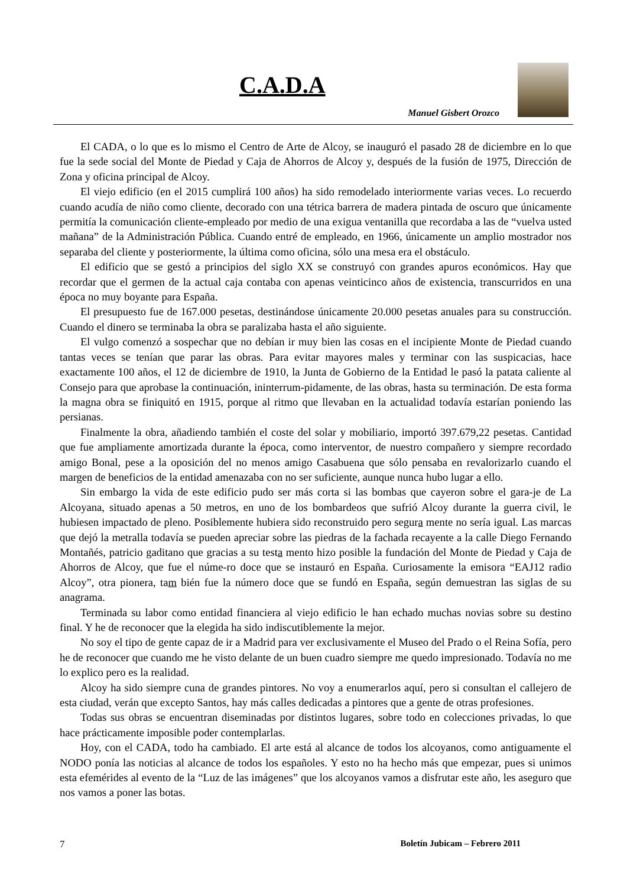C.A.D.A
Manuel Gisbert Orozco
El CADA, o lo que es lo mismo el Centro de Arte de Alcoy, se inauguró el pasado 28 de diciembre en lo que fue la sede social del Monte de Piedad y Caja de Ahorros de Alcoy y, después de la fusión de 1975, Dirección de Zona y oficina principal de Alcoy.
El viejo edificio (en el 2015 cumplirá 100 años) ha sido remodelado interiormente varias veces. Lo recuerdo cuando acudía de niño como cliente, decorado con una tétrica barrera de madera pintada de oscuro que únicamente permitía la comunicación cliente-empleado por medio de una exigua ventanilla que recordaba a las de “vuelva usted mañana” de la Administración Pública. Cuando entré de empleado, en 1966, únicamente un amplio mostrador nos separaba del cliente y posteriormente, la última como oficina, sólo una mesa era el obstáculo.
El edificio que se gestó a principios del siglo XX se construyó con grandes apuros económicos. Hay que recordar que el germen de la actual caja contaba con apenas veinticinco años de existencia, transcurridos en una época no muy boyante para España.
El presupuesto fue de 167.000 pesetas, destinándose únicamente 20.000 pesetas anuales para su construcción. Cuando el dinero se terminaba la obra se paralizaba hasta el año siguiente.
El vulgo comenzó a sospechar que no debían ir muy bien las cosas en el incipiente Monte de Piedad cuando tantas veces se tenían que parar las obras. Para evitar mayores males y terminar con las suspicacias, hace exactamente 100 años, el 12 de diciembre de 1910, la Junta de Gobierno de la Entidad le pasó la patata caliente al Consejo para que aprobase la continuación, ininterrum-pidamente, de las obras, hasta su terminación. De esta forma la magna obra se finiquitó en 1915, porque al ritmo que llevaban en la actualidad todavía estarían poniendo las persianas.
Finalmente la obra, añadiendo también el coste del solar y mobiliario, importó 397.679,22 pesetas. Cantidad que fue ampliamente amortizada durante la época, como interventor, de nuestro compañero y siempre recordado amigo Bonal, pese a la oposición del no menos amigo Casabuena que sólo pensaba en revalorizarlo cuando el margen de beneficios de la entidad amenazaba con no ser suficiente, aunque nunca hubo lugar a ello.
Sin embargo la vida de este edificio pudo ser más corta si las bombas que cayeron sobre el gara-je de La Alcoyana, situado apenas a 50 metros, en uno de los bombardeos que sufrió Alcoy durante la guerra civil, le hubiesen impactado de pleno. Posiblemente hubiera sido reconstruido pero segura mente no sería igual. Las marcas que dejó la metralla todavía se pueden apreciar sobre las piedras de la fachada recayente a la calle Diego Fernando Montañés, patricio gaditano que gracias a su testa mento hizo posible la fundación del Monte de Piedad y Caja de Ahorros de Alcoy, que fue el núme-ro doce que se instauró en España. Curiosamente la emisora “EAJ12 radio Alcoy”, otra pionera, tam bién fue la número doce que se fundó en España, según demuestran las siglas de su anagrama.
Terminada su labor como entidad financiera al viejo edificio le han echado muchas novias sobre su destino final. Y he de reconocer que la elegida ha sido indiscutiblemente la mejor.
No soy el tipo de gente capaz de ir a Madrid para ver exclusivamente el Museo del Prado o el Reina Sofía, pero he de reconocer que cuando me he visto delante de un buen cuadro siempre me quedo impresionado. Todavía no me lo explico pero es la realidad.
Alcoy ha sido siempre cuna de grandes pintores. No voy a enumerarlos aquí, pero si consultan el callejero de esta ciudad, verán que excepto Santos, hay más calles dedicadas a pintores que a gente de otras profesiones.
Todas sus obras se encuentran diseminadas por distintos lugares, sobre todo en colecciones privadas, lo que hace prácticamente imposible poder contemplarlas.
Hoy, con el CADA, todo ha cambiado. El arte está al alcance de todos los alcoyanos, como antiguamente el NODO ponía las noticias al alcance de todos los españoles. Y esto no ha hecho más que empezar, pues si unimos esta efemérides al evento de la “Luz de las imágenes” que los alcoyanos vamos a disfrutar este año, les aseguro que nos vamos a poner las botas.
7 Boletín Jubicam – Febrero 2011